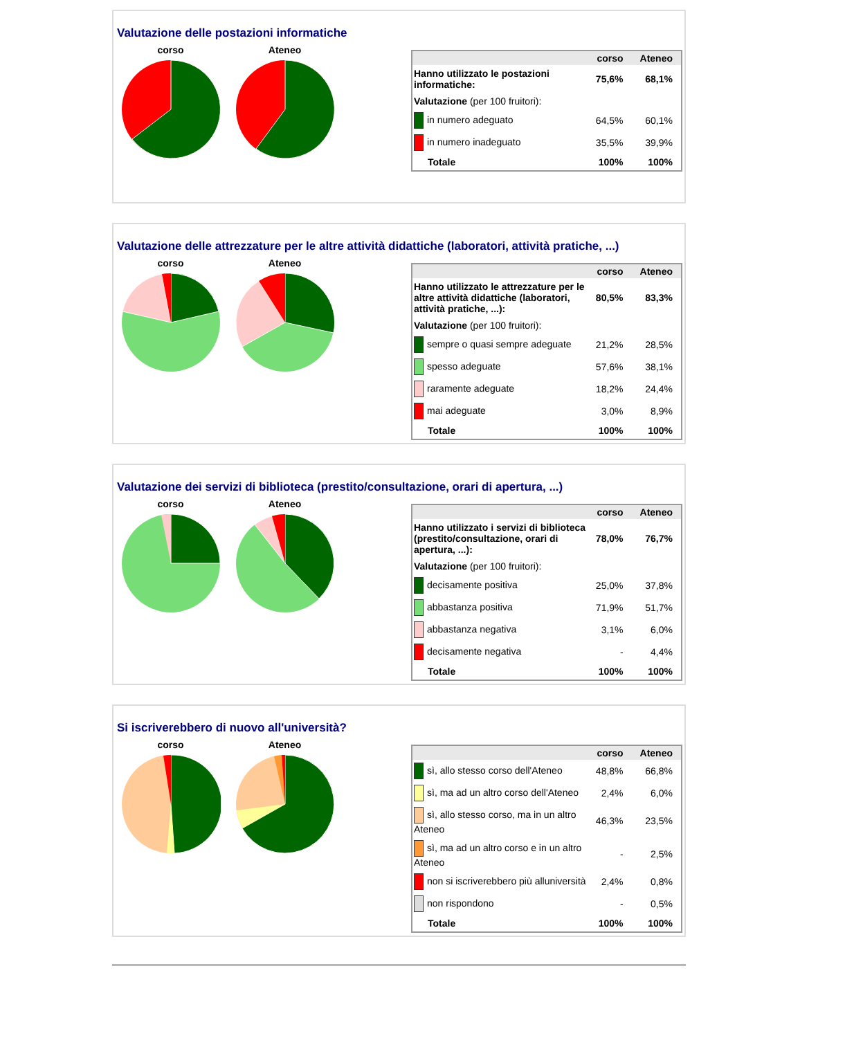Valutazione delle postazioni informatiche
corso Ateneo
| | corso | Ateneo |
| --- | --- | --- |
| Hanno utilizzato le postazioni informatiche: | 75,6% | 68,1% |
| Valutazione (per 100 fruitori): | | |
| in numero adeguato | 64,5% | 60,1% |
| in numero inadeguato | 35,5% | 39,9% |
| Totale | 100% | 100% |
Valutazione delle attrezzature per le altre attività didattiche (laboratori, attività pratiche, ...)
corso Ateneo
| | corso | Ateneo |
| --- | --- | --- |
| Hanno utilizzato le attrezzature per le altre attività didattiche (laboratori, attività pratiche, ...): | 80,5% | 83,3% |
| Valutazione (per 100 fruitori): | | |
| sempre o quasi sempre adeguate | 21,2% | 28,5% |
| spesso adeguate | 57,6% | 38,1% |
| raramente adeguate | 18,2% | 24,4% |
| mai adeguate | 3,0% | 8,9% |
| Totale | 100% | 100% |
Valutazione dei servizi di biblioteca (prestito/consultazione, orari di apertura, ...)
corso Ateneo
| | corso | Ateneo |
| --- | --- | --- |
| Hanno utilizzato i servizi di biblioteca (prestito/consultazione, orari di apertura, ...): | 78,0% | 76,7% |
| Valutazione (per 100 fruitori): | | |
| decisamente positiva | 25,0% | 37,8% |
| abbastanza positiva | 71,9% | 51,7% |
| abbastanza negativa | 3,1% | 6,0% |
| decisamente negativa | - | 4,4% |
| Totale | 100% | 100% |
Si iscriverebbero di nuovo all'università?
corso Ateneo
| | corso | Ateneo |
| --- | --- | --- |
| sì, allo stesso corso dell'Ateneo | 48,8% | 66,8% |
| sì, ma ad un altro corso dell'Ateneo | 2,4% | 6,0% |
| sì, allo stesso corso, ma in un altro Ateneo | 46,3% | 23,5% |
| sì, ma ad un altro corso e in un altro Ateneo | - | 2,5% |
| non si iscriverebbero più alluniversità | 2,4% | 0,8% |
| non rispondono | - | 0,5% |
| Totale | 100% | 100% |